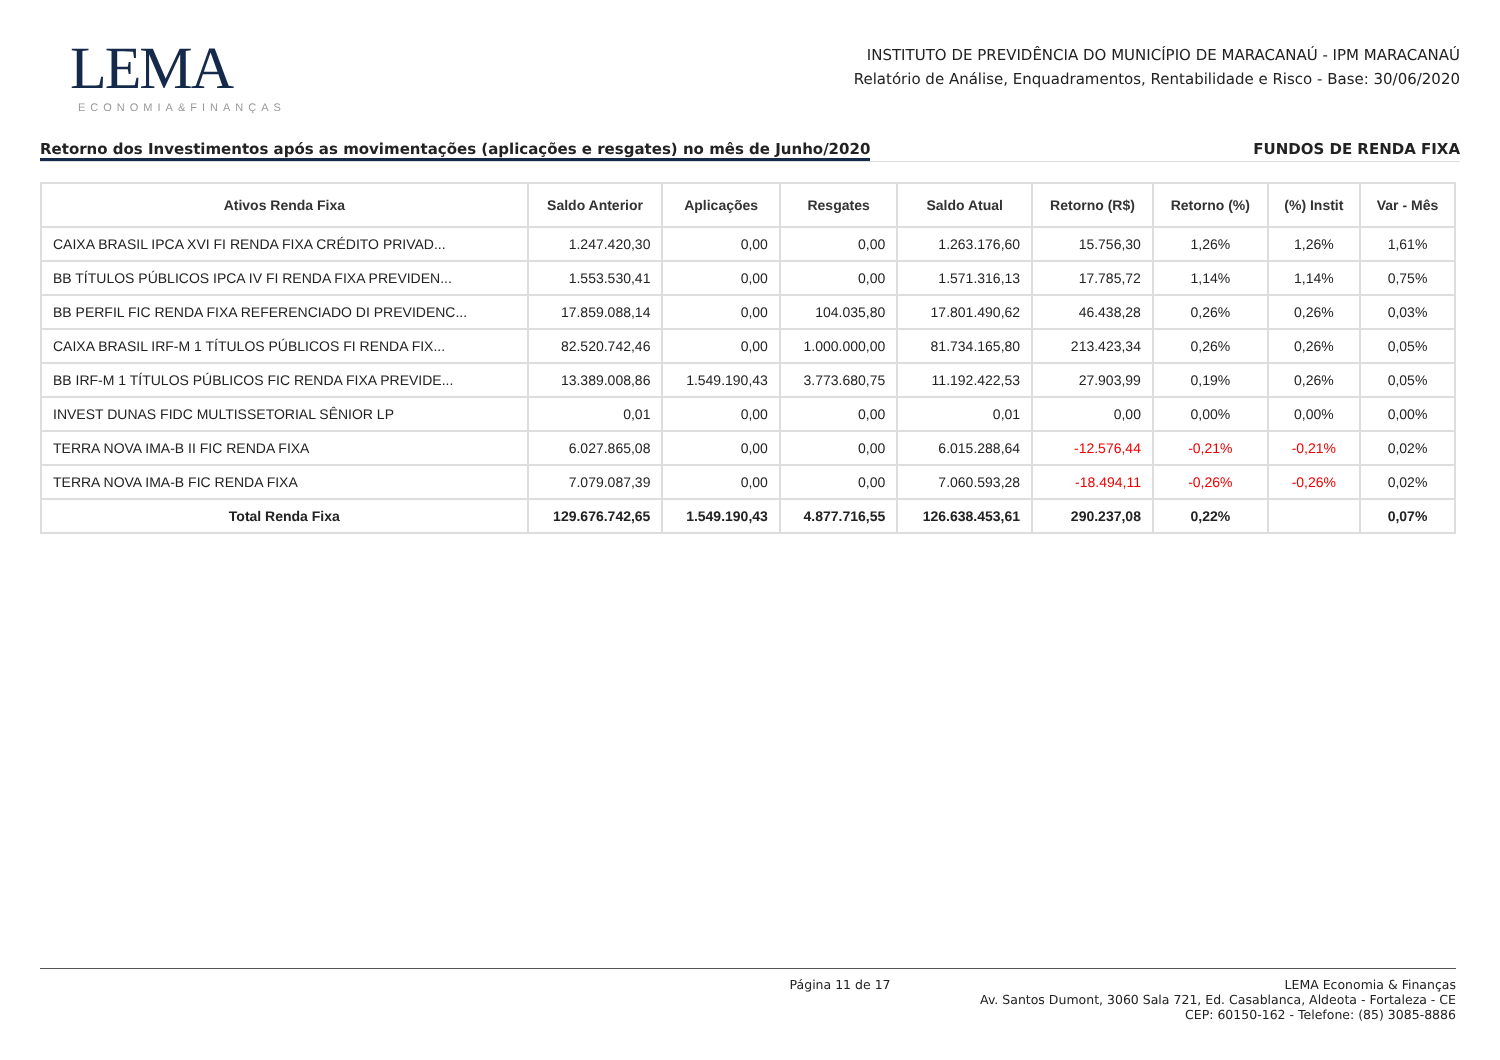LEMA
ECONOMIA&FINANÇAS
INSTITUTO DE PREVIDÊNCIA DO MUNICÍPIO DE MARACANAÚ - IPM MARACANAÚ
Relatório de Análise, Enquadramentos, Rentabilidade e Risco - Base: 30/06/2020
Retorno dos Investimentos após as movimentações (aplicações e resgates) no mês de Junho/2020 FUNDOS DE RENDA FIXA
| Ativos Renda Fixa | Saldo Anterior | Aplicações | Resgates | Saldo Atual | Retorno (R$) | Retorno (%) | (%) Instit | Var - Mês |
| --- | --- | --- | --- | --- | --- | --- | --- | --- |
| CAIXA BRASIL IPCA XVI FI RENDA FIXA CRÉDITO PRIVAD... | 1.247.420,30 | 0,00 | 0,00 | 1.263.176,60 | 15.756,30 | 1,26% | 1,26% | 1,61% |
| BB TÍTULOS PÚBLICOS IPCA IV FI RENDA FIXA PREVIDEN... | 1.553.530,41 | 0,00 | 0,00 | 1.571.316,13 | 17.785,72 | 1,14% | 1,14% | 0,75% |
| BB PERFIL FIC RENDA FIXA REFERENCIADO DI PREVIDENC... | 17.859.088,14 | 0,00 | 104.035,80 | 17.801.490,62 | 46.438,28 | 0,26% | 0,26% | 0,03% |
| CAIXA BRASIL IRF-M 1 TÍTULOS PÚBLICOS FI RENDA FIX... | 82.520.742,46 | 0,00 | 1.000.000,00 | 81.734.165,80 | 213.423,34 | 0,26% | 0,26% | 0,05% |
| BB IRF-M 1 TÍTULOS PÚBLICOS FIC RENDA FIXA PREVIDE... | 13.389.008,86 | 1.549.190,43 | 3.773.680,75 | 11.192.422,53 | 27.903,99 | 0,19% | 0,26% | 0,05% |
| INVEST DUNAS FIDC MULTISSETORIAL SÊNIOR LP | 0,01 | 0,00 | 0,00 | 0,01 | 0,00 | 0,00% | 0,00% | 0,00% |
| TERRA NOVA IMA-B II FIC RENDA FIXA | 6.027.865,08 | 0,00 | 0,00 | 6.015.288,64 | -12.576,44 | -0,21% | -0,21% | 0,02% |
| TERRA NOVA IMA-B FIC RENDA FIXA | 7.079.087,39 | 0,00 | 0,00 | 7.060.593,28 | -18.494,11 | -0,26% | -0,26% | 0,02% |
| Total Renda Fixa | 129.676.742,65 | 1.549.190,43 | 4.877.716,55 | 126.638.453,61 | 290.237,08 | 0,22% | | 0,07% |
Página 11 de 17 LEMA Economia & Finanças
Av. Santos Dumont, 3060 Sala 721, Ed. Casablanca, Aldeota - Fortaleza - CE
CEP: 60150-162 - Telefone: (85) 3085-8886